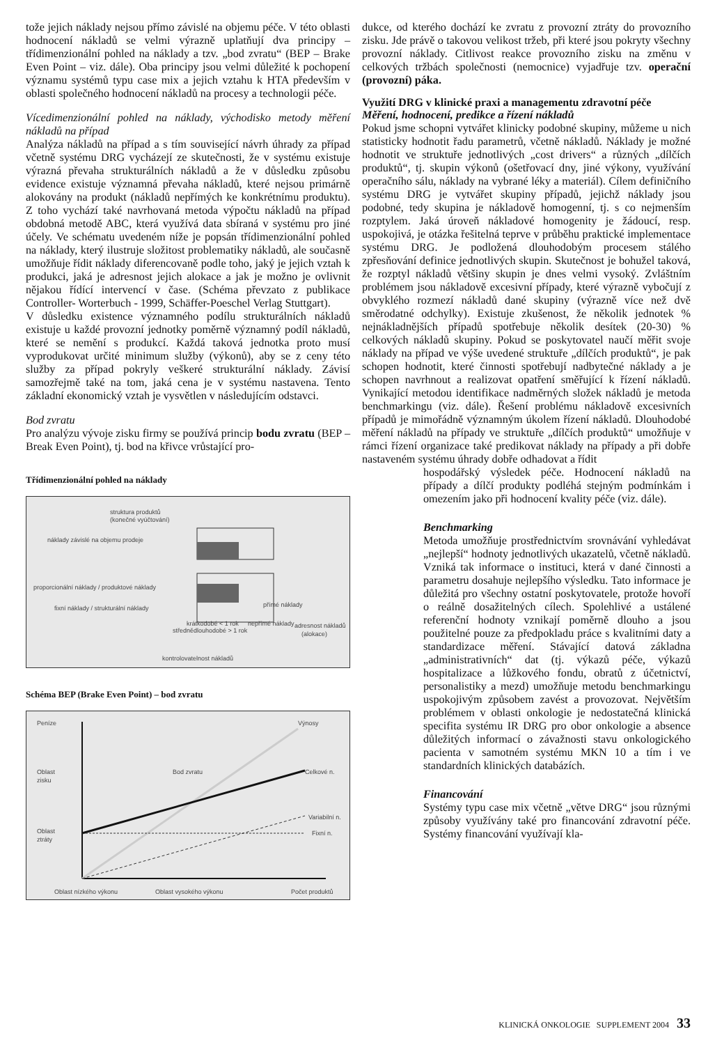tože jejich náklady nejsou přímo závislé na objemu péče. V této oblasti hodnocení nákladů se velmi výrazně uplatňují dva principy – třídimenzionální pohled na náklady a tzv. „bod zvratu“ (BEP – Brake Even Point – viz. dále). Oba principy jsou velmi důležité k pochopení významu systémů typu case mix a jejich vztahu k HTA především v oblasti společného hodnocení nákladů na procesy a technologii péče.
Vícedimenzionální pohled na náklady, východisko metody měření nákladů na případ
Analýza nákladů na případ a s tím související návrh úhrady za případ včetně systému DRG vycházejí ze skutečnosti, že v systému existuje výrazná převaha strukturálních nákladů a že v důsledku způsobu evidence existuje významná převaha nákladů, které nejsou primárně alokovány na produkt (nákladů nepřímých ke konkrétnímu produktu). Z toho vychází také navrhovaná metoda výpočtu nákladů na případ obdobná metodě ABC, která využívá data sbíraná v systému pro jiné účely. Ve schématu uvedeném níže je popsán třídimenzionální pohled na náklady, který ilustruje složitost problematiky nákladů, ale současně umožňuje řídit náklady diferencovaně podle toho, jaký je jejich vztah k produkci, jaká je adresnost jejich alokace a jak je možno je ovlivnit nějakou řídící intervencí v čase. (Schéma převzato z publikace Controller- Worterbuch - 1999, Schäffer-Poeschel Verlag Stuttgart).
V důsledku existence významného podílu strukturálních nákladů existuje u každé provozní jednotky poměrně významný podíl nákladů, které se nemění s produkcí. Každá taková jednotka proto musí vyprodukovat určité minimum služby (výkonů), aby se z ceny této služby za případ pokryly veškeré strukturální náklady. Závisí samozřejmě také na tom, jaká cena je v systému nastavena. Tento základní ekonomický vztah je vysvětlen v následujícím odstavci.
Bod zvratu
Pro analýzu vývoje zisku firmy se používá princip bodu zvratu (BEP – Break Even Point), tj. bod na křivce vrůstající pro-
Třídimenzionální pohled na náklady
struktura produktů
(konečné vyúčtování)
náklady závislé na objemu prodeje
proporcionální náklady / produktové náklady
fixní náklady / strukturální náklady
přímé náklady
krátkodobé < 1 rok
nepřímé náklady
střednědlouhodobé > 1 rok
adresnost nákladů
(alokace)
kontrolovatelnost nákladů
Schéma BEP (Brake Even Point) – bod zvratu
Peníze
Výnosy
Oblast
zisku
Bod zvratu
Celkové n.
Variabilní n.
Oblast
ztráty
Fixní n.
Oblast nízkého výkonu
Oblast vysokého výkonu
Počet produktů
dukce, od kterého dochází ke zvratu z provozní ztráty do provozního zisku. Jde právě o takovou velikost tržeb, při které jsou pokryty všechny provozní náklady. Citlivost reakce provozního zisku na změnu v celkových tržbách společnosti (nemocnice) vyjadřuje tzv. operační (provozní) páka.
Využití DRG v klinické praxi a managementu zdravotní péče
Měření, hodnocení, predikce a řízení nákladů
Pokud jsme schopni vytvářet klinicky podobné skupiny, můžeme u nich statisticky hodnotit řadu parametrů, včetně nákladů. Náklady je možné hodnotit ve struktuře jednotlivých „cost drivers“ a různých „dílčích produktů“, tj. skupin výkonů (ošetřovací dny, jiné výkony, využívání operačního sálu, náklady na vybrané léky a materiál). Cílem definičního systému DRG je vytvářet skupiny případů, jejichž náklady jsou podobné, tedy skupina je nákladově homogenní, tj. s co nejmenším rozptylem. Jaká úroveň nákladové homogenity je žádoucí, resp. uspokojivá, je otázka řešitelná teprve v průběhu praktické implementace systému DRG. Je podložená dlouhodobým procesem stálého zpřesňování definice jednotlivých skupin. Skutečnost je bohužel taková, že rozptyl nákladů většiny skupin je dnes velmi vysoký. Zvláštním problémem jsou nákladově excesivní případy, které výrazně vybočují z obvyklého rozmezí nákladů dané skupiny (výrazně více než dvě směrodatné odchylky). Existuje zkušenost, že několik jednotek % nejnákladnějších případů spotřebuje několik desítek (20-30) % celkových nákladů skupiny. Pokud se poskytovatel naučí měřit svoje náklady na případ ve výše uvedené struktuře „dílčích produktů“, je pak schopen hodnotit, které činnosti spotřebují nadbytečné náklady a je schopen navrhnout a realizovat opatření směřující k řízení nákladů. Vynikající metodou identifikace nadměrných složek nákladů je metoda benchmarkingu (viz. dále). Řešení problému nákladově excesivních případů je mimořádně významným úkolem řízení nákladů. Dlouhodobé měření nákladů na případy ve struktuře „dílčích produktů“ umožňuje v rámci řízení organizace také predikovat náklady na případy a při dobře nastaveném systému úhrady dobře odhadovat a řídit
hospodářský výsledek péče. Hodnocení nákladů na případy a dílčí produkty podléhá stejným podmínkám i omezením jako při hodnocení kvality péče (viz. dále).
Benchmarking
Metoda umožňuje prostřednictvím srovnávání vyhledávat „nejlepší“ hodnoty jednotlivých ukazatelů, včetně nákladů. Vzniká tak informace o instituci, která v dané činnosti a parametru dosahuje nejlepšího výsledku. Tato informace je důležitá pro všechny ostatní poskytovatele, protože hovoří o reálně dosažitelných cílech. Spolehlivé a ustálené referenční hodnoty vznikají poměrně dlouho a jsou použitelné pouze za předpokladu práce s kvalitními daty a standardizace měření. Stávající datová základna „administrativních“ dat (tj. výkazů péče, výkazů hospitalizace a lůžkového fondu, obratů z účetnictví, personalistiky a mezd) umožňuje metodu benchmarkingu uspokojivým způsobem zavést a provozovat. Největším problémem v oblasti onkologie je nedostatečná klinická specifita systému IR DRG pro obor onkologie a absence důležitých informací o závažnosti stavu onkologického pacienta v samotném systému MKN 10 a tím i ve standardních klinických databázích.
Financování
Systémy typu case mix včetně „větve DRG“ jsou různými způsoby využívány také pro financování zdravotní péče. Systémy financování využívají kla-
KLINICKÁ ONKOLOGIE SUPPLEMENT 2004 33